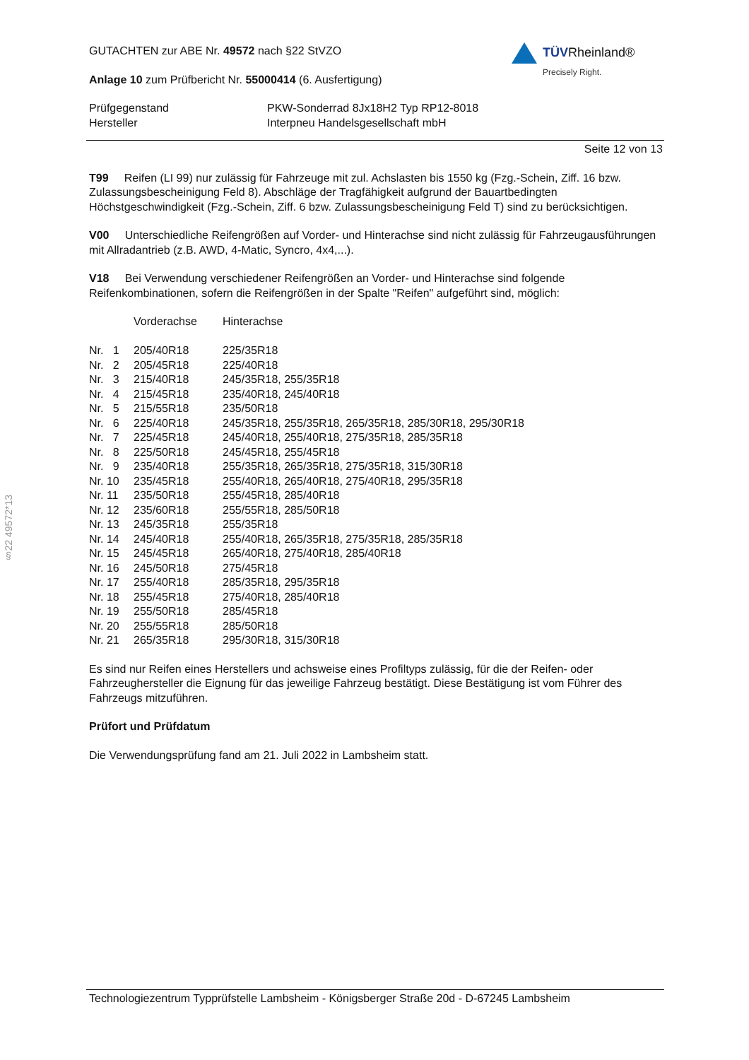TÜVRheinland®
Precisely Right.
GUTACHTEN zur ABE Nr. 49572 nach §22 StVZO
Anlage 10 zum Prüfbericht Nr. 55000414 (6. Ausfertigung)
| Prüfgegenstand | PKW-Sonderrad 8Jx18H2 Typ RP12-8018 |
| Hersteller | Interpneu Handelsgesellschaft mbH |
Seite 12 von 13
T99 Reifen (LI 99) nur zulässig für Fahrzeuge mit zul. Achslasten bis 1550 kg (Fzg.-Schein, Ziff. 16 bzw. Zulassungsbescheinigung Feld 8). Abschläge der Tragfähigkeit aufgrund der Bauartbedingten Höchstgeschwindigkeit (Fzg.-Schein, Ziff. 6 bzw. Zulassungsbescheinigung Feld T) sind zu berücksichtigen.
V00 Unterschiedliche Reifengrößen auf Vorder- und Hinterachse sind nicht zulässig für Fahrzeugausführungen mit Allradantrieb (z.B. AWD, 4-Matic, Syncro, 4x4,...).
V18 Bei Verwendung verschiedener Reifengrößen an Vorder- und Hinterachse sind folgende Reifenkombinationen, sofern die Reifengrößen in der Spalte "Reifen" aufgeführt sind, möglich:
| | Vorderachse | Hinterachse |
| Nr. 1 | 205/40R18 | 225/35R18 |
| Nr. 2 | 205/45R18 | 225/40R18 |
| Nr. 3 | 215/40R18 | 245/35R18, 255/35R18 |
| Nr. 4 | 215/45R18 | 235/40R18, 245/40R18 |
| Nr. 5 | 215/55R18 | 235/50R18 |
| Nr. 6 | 225/40R18 | 245/35R18, 255/35R18, 265/35R18, 285/30R18, 295/30R18 |
| Nr. 7 | 225/45R18 | 245/40R18, 255/40R18, 275/35R18, 285/35R18 |
| Nr. 8 | 225/50R18 | 245/45R18, 255/45R18 |
| Nr. 9 | 235/40R18 | 255/35R18, 265/35R18, 275/35R18, 315/30R18 |
| Nr. 10 | 235/45R18 | 255/40R18, 265/40R18, 275/40R18, 295/35R18 |
| Nr. 11 | 235/50R18 | 255/45R18, 285/40R18 |
| Nr. 12 | 235/60R18 | 255/55R18, 285/50R18 |
| Nr. 13 | 245/35R18 | 255/35R18 |
| Nr. 14 | 245/40R18 | 255/40R18, 265/35R18, 275/35R18, 285/35R18 |
| Nr. 15 | 245/45R18 | 265/40R18, 275/40R18, 285/40R18 |
| Nr. 16 | 245/50R18 | 275/45R18 |
| Nr. 17 | 255/40R18 | 285/35R18, 295/35R18 |
| Nr. 18 | 255/45R18 | 275/40R18, 285/40R18 |
| Nr. 19 | 255/50R18 | 285/45R18 |
| Nr. 20 | 255/55R18 | 285/50R18 |
| Nr. 21 | 265/35R18 | 295/30R18, 315/30R18 |
Es sind nur Reifen eines Herstellers und achsweise eines Profiltyps zulässig, für die der Reifen- oder Fahrzeughersteller die Eignung für das jeweilige Fahrzeug bestätigt. Diese Bestätigung ist vom Führer des Fahrzeugs mitzuführen.
Prüfort und Prüfdatum
Die Verwendungsprüfung fand am 21. Juli 2022 in Lambsheim statt.
§22 49572*13
Technologiezentrum Typprüfstelle Lambsheim - Königsberger Straße 20d - D-67245 Lambsheim